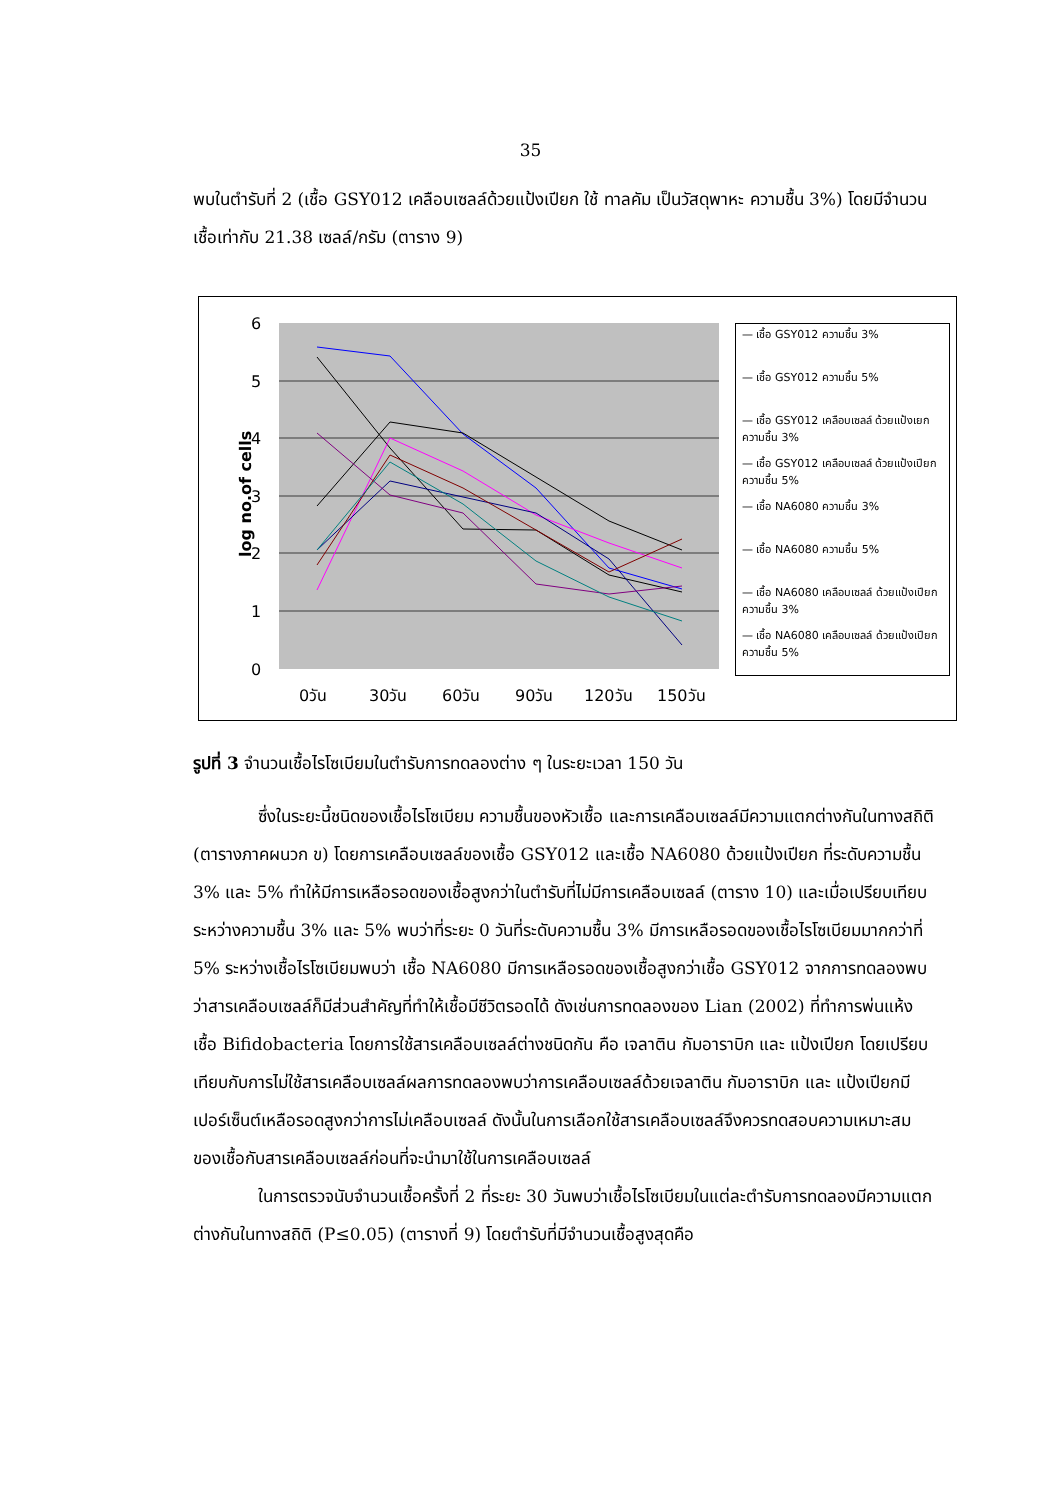35
พบในตำรับที่ 2 (เชื้อ GSY012 เคลือบเซลล์ด้วยแป้งเปียก ใช้ ทาลคัม เป็นวัสดุพาหะ ความชื้น 3%) โดยมีจำนวนเชื้อเท่ากับ 21.38 เซลล์/กรัม (ตาราง 9)
6
5
4
3
2
1
0
0วัน
30วัน
60วัน
90วัน
120วัน
150วัน
log no.of cells
— เชื้อ GSY012 ความชื้น 3%
— เชื้อ GSY012 ความชื้น 5%
— เชื้อ GSY012 เคลือบเซลล์ ด้วยแป้งเยก ความชื้น 3%
— เชื้อ GSY012 เคลือบเซลล์ ด้วยแป้งเปียก ความชื้น 5%
— เชื้อ NA6080 ความชื้น 3%
— เชื้อ NA6080 ความชื้น 5%
— เชื้อ NA6080 เคลือบเซลล์ ด้วยแป้งเปียก ความชื้น 3%
— เชื้อ NA6080 เคลือบเซลล์ ด้วยแป้งเปียก ความชื้น 5%
รูปที่ 3 จำนวนเชื้อไรโซเบียมในตำรับการทดลองต่าง ๆ ในระยะเวลา 150 วัน
ซึ่งในระยะนี้ชนิดของเชื้อไรโซเบียม ความชื้นของหัวเชื้อ และการเคลือบเซลล์มีความแตกต่างกันในทางสถิติ (ตารางภาคผนวก ข) โดยการเคลือบเซลล์ของเชื้อ GSY012 และเชื้อ NA6080 ด้วยแป้งเปียก ที่ระดับความชื้น 3% และ 5% ทำให้มีการเหลือรอดของเชื้อสูงกว่าในตำรับที่ไม่มีการเคลือบเซลล์ (ตาราง 10) และเมื่อเปรียบเทียบระหว่างความชื้น 3% และ 5% พบว่าที่ระยะ 0 วันที่ระดับความชื้น 3% มีการเหลือรอดของเชื้อไรโซเบียมมากกว่าที่ 5% ระหว่างเชื้อไรโซเบียมพบว่า เชื้อ NA6080 มีการเหลือรอดของเชื้อสูงกว่าเชื้อ GSY012 จากการทดลองพบว่าสารเคลือบเซลล์ก็มีส่วนสำคัญที่ทำให้เชื้อมีชีวิตรอดได้ ดังเช่นการทดลองของ Lian (2002) ที่ทำการพ่นแห้งเชื้อ Bifidobacteria โดยการใช้สารเคลือบเซลล์ต่างชนิดกัน คือ เจลาติน กัมอาราบิก และ แป้งเปียก โดยเปรียบเทียบกับการไม่ใช้สารเคลือบเซลล์ผลการทดลองพบว่าการเคลือบเซลล์ด้วยเจลาติน กัมอาราบิก และ แป้งเปียกมีเปอร์เซ็นต์เหลือรอดสูงกว่าการไม่เคลือบเซลล์ ดังนั้นในการเลือกใช้สารเคลือบเซลล์จึงควรทดสอบความเหมาะสมของเชื้อกับสารเคลือบเซลล์ก่อนที่จะนำมาใช้ในการเคลือบเซลล์
ในการตรวจนับจำนวนเชื้อครั้งที่ 2 ที่ระยะ 30 วันพบว่าเชื้อไรโซเบียมในแต่ละตำรับการทดลองมีความแตกต่างกันในทางสถิติ (P≤0.05) (ตารางที่ 9) โดยตำรับที่มีจำนวนเชื้อสูงสุดคือ